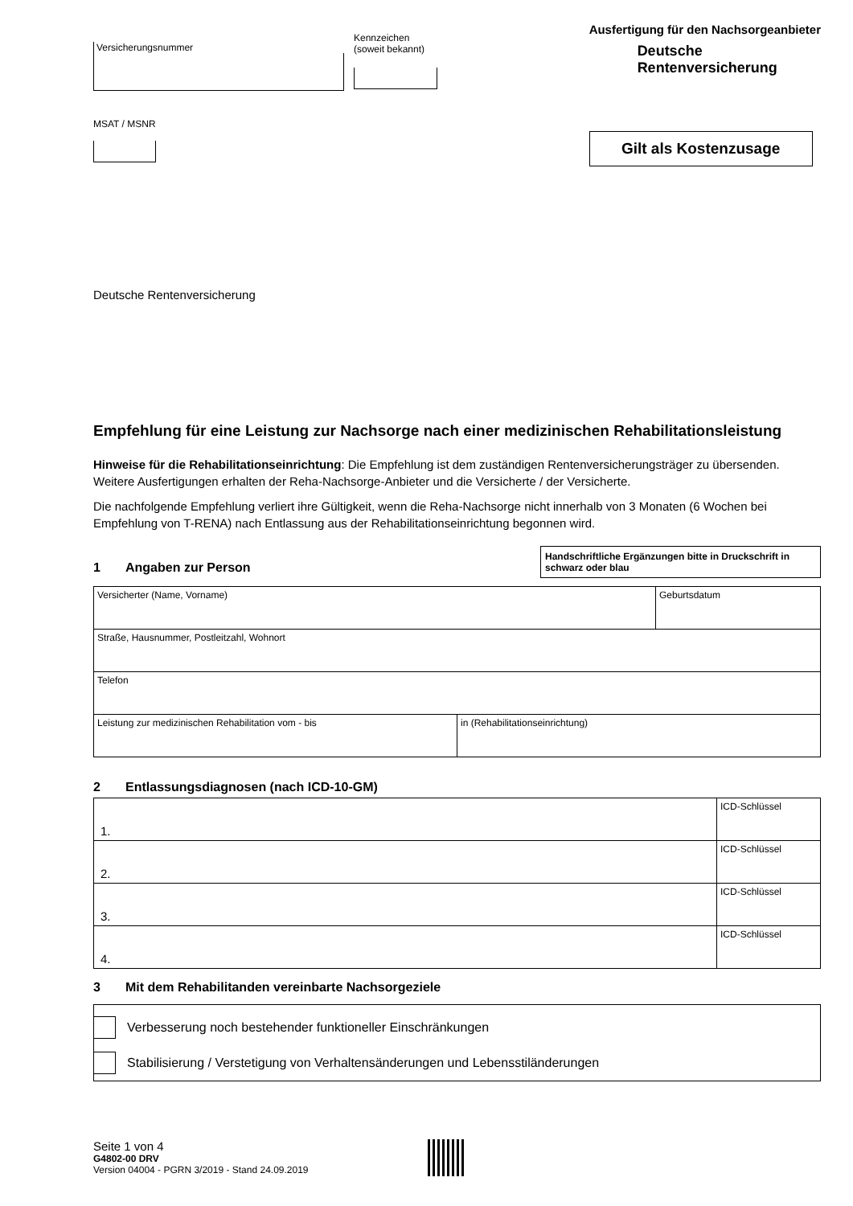Versicherungsnummer
Kennzeichen
(soweit bekannt)
MSAT / MSNR
Ausfertigung für den Nachsorgeanbieter
Deutsche
Rentenversicherung
Gilt als Kostenzusage
Deutsche Rentenversicherung
Empfehlung für eine Leistung zur Nachsorge nach einer medizinischen Rehabilitationsleistung
Hinweise für die Rehabilitationseinrichtung: Die Empfehlung ist dem zuständigen Rentenversicherungsträger zu übersenden. Weitere Ausfertigungen erhalten der Reha-Nachsorge-Anbieter und die Versicherte / der Versicherte.
Die nachfolgende Empfehlung verliert ihre Gültigkeit, wenn die Reha-Nachsorge nicht innerhalb von 3 Monaten (6 Wochen bei Empfehlung von T-RENA) nach Entlassung aus der Rehabilitationseinrichtung begonnen wird.
1 Angaben zur Person
Handschriftliche Ergänzungen bitte in Druckschrift in schwarz oder blau
| Versicherter (Name, Vorname) | | Geburtsdatum |
| Straße, Hausnummer, Postleitzahl, Wohnort | | |
| Telefon | | |
| Leistung zur medizinischen Rehabilitation vom - bis | in (Rehabilitationseinrichtung) | |
2 Entlassungsdiagnosen (nach ICD-10-GM)
| 1. | ICD-Schlüssel |
| 2. | ICD-Schlüssel |
| 3. | ICD-Schlüssel |
| 4. | ICD-Schlüssel |
3 Mit dem Rehabilitanden vereinbarte Nachsorgeziele
Verbesserung noch bestehender funktioneller Einschränkungen
Stabilisierung / Verstetigung von Verhaltensänderungen und Lebensstiländerungen
Seite 1 von 4
G4802-00 DRV
Version 04004 - PGRN 3/2019 - Stand 24.09.2019